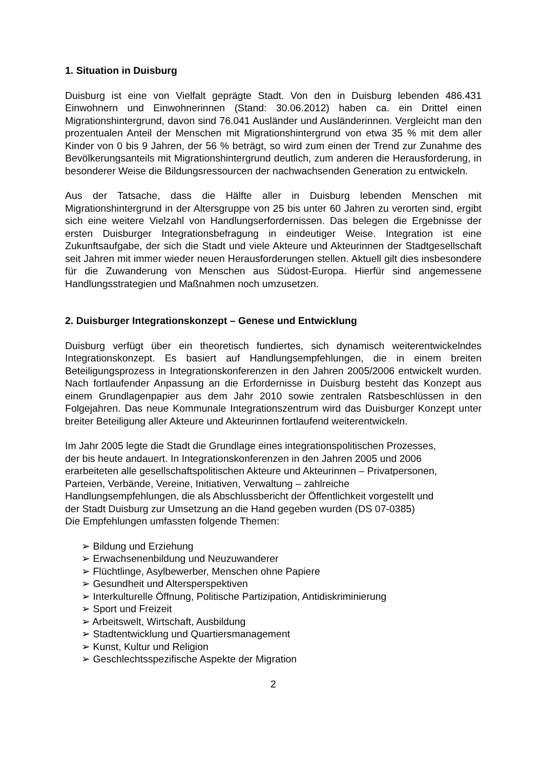1. Situation in Duisburg
Duisburg ist eine von Vielfalt geprägte Stadt. Von den in Duisburg lebenden 486.431 Einwohnern und Einwohnerinnen (Stand: 30.06.2012) haben ca. ein Drittel einen Migrationshintergrund, davon sind 76.041 Ausländer und Ausländerinnen. Vergleicht man den prozentualen Anteil der Menschen mit Migrationshintergrund von etwa 35 % mit dem aller Kinder von 0 bis 9 Jahren, der 56 % beträgt, so wird zum einen der Trend zur Zunahme des Bevölkerungsanteils mit Migrationshintergrund deutlich, zum anderen die Herausforderung, in besonderer Weise die Bildungsressourcen der nachwachsenden Generation zu entwickeln.
Aus der Tatsache, dass die Hälfte aller in Duisburg lebenden Menschen mit Migrationshintergrund in der Altersgruppe von 25 bis unter 60 Jahren zu verorten sind, ergibt sich eine weitere Vielzahl von Handlungserfordernissen. Das belegen die Ergebnisse der ersten Duisburger Integrationsbefragung in eindeutiger Weise. Integration ist eine Zukunftsaufgabe, der sich die Stadt und viele Akteure und Akteurinnen der Stadtgesellschaft seit Jahren mit immer wieder neuen Herausforderungen stellen. Aktuell gilt dies insbesondere für die Zuwanderung von Menschen aus Südost-Europa. Hierfür sind angemessene Handlungsstrategien und Maßnahmen noch umzusetzen.
2. Duisburger Integrationskonzept – Genese und Entwicklung
Duisburg verfügt über ein theoretisch fundiertes, sich dynamisch weiterentwickelndes Integrationskonzept. Es basiert auf Handlungsempfehlungen, die in einem breiten Beteiligungsprozess in Integrationskonferenzen in den Jahren 2005/2006 entwickelt wurden. Nach fortlaufender Anpassung an die Erfordernisse in Duisburg besteht das Konzept aus einem Grundlagenpapier aus dem Jahr 2010 sowie zentralen Ratsbeschlüssen in den Folgejahren. Das neue Kommunale Integrationszentrum wird das Duisburger Konzept unter breiter Beteiligung aller Akteure und Akteurinnen fortlaufend weiterentwickeln.
Im Jahr 2005 legte die Stadt die Grundlage eines integrationspolitischen Prozesses,
der bis heute andauert. In Integrationskonferenzen in den Jahren 2005 und 2006
erarbeiteten alle gesellschaftspolitischen Akteure und Akteurinnen – Privatpersonen,
Parteien, Verbände, Vereine, Initiativen, Verwaltung – zahlreiche
Handlungsempfehlungen, die als Abschlussbericht der Öffentlichkeit vorgestellt und
der Stadt Duisburg zur Umsetzung an die Hand gegeben wurden (DS 07-0385)
Die Empfehlungen umfassten folgende Themen:
➢ Bildung und Erziehung
➢ Erwachsenenbildung und Neuzuwanderer
➢ Flüchtlinge, Asylbewerber, Menschen ohne Papiere
➢ Gesundheit und Altersperspektiven
➢ Interkulturelle Öffnung, Politische Partizipation, Antidiskriminierung
➢ Sport und Freizeit
➢ Arbeitswelt, Wirtschaft, Ausbildung
➢ Stadtentwicklung und Quartiersmanagement
➢ Kunst, Kultur und Religion
➢ Geschlechtsspezifische Aspekte der Migration
2